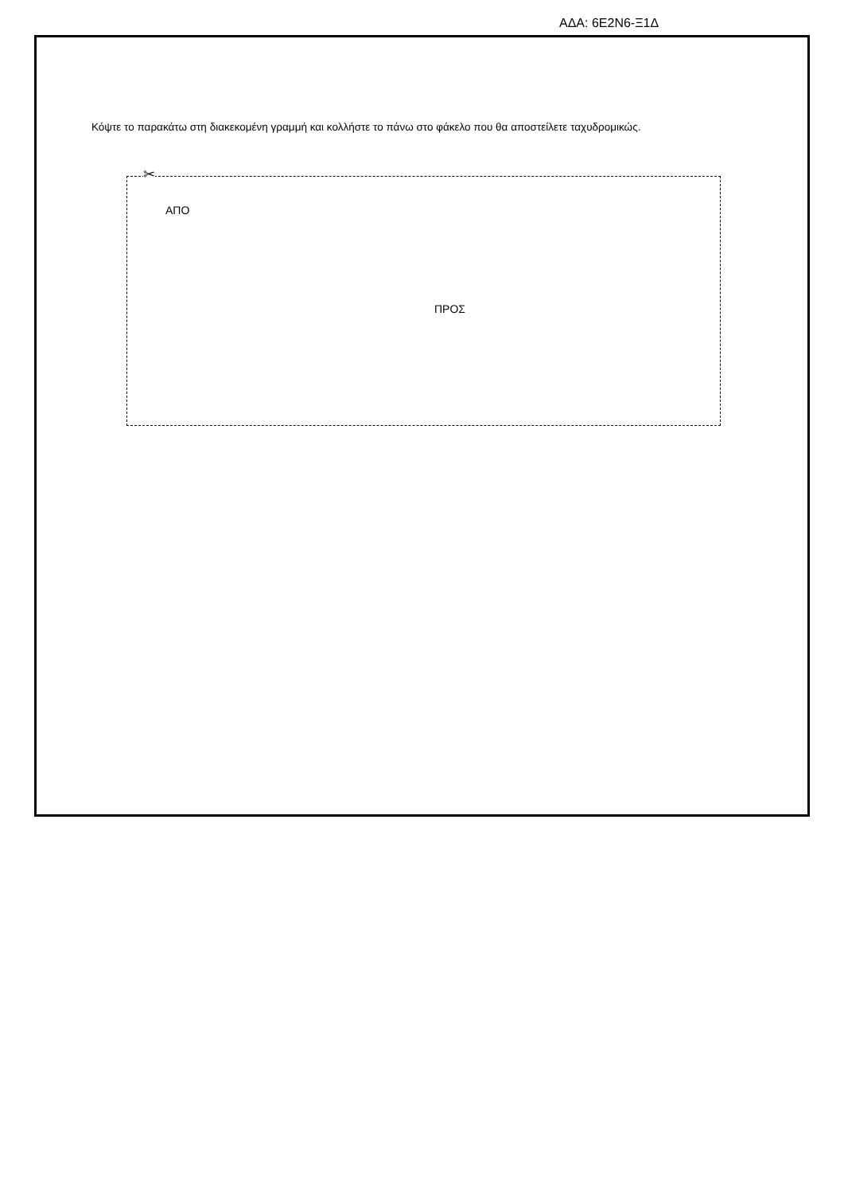ΑΔΑ: 6Ε2Ν6-Ξ1Δ
Κόψτε το παρακάτω στη διακεκομένη γραμμή και κολλήστε το πάνω στο φάκελο που θα αποστείλετε ταχυδρομικώς.
✂
ΑΠΟ
ΠΡΟΣ